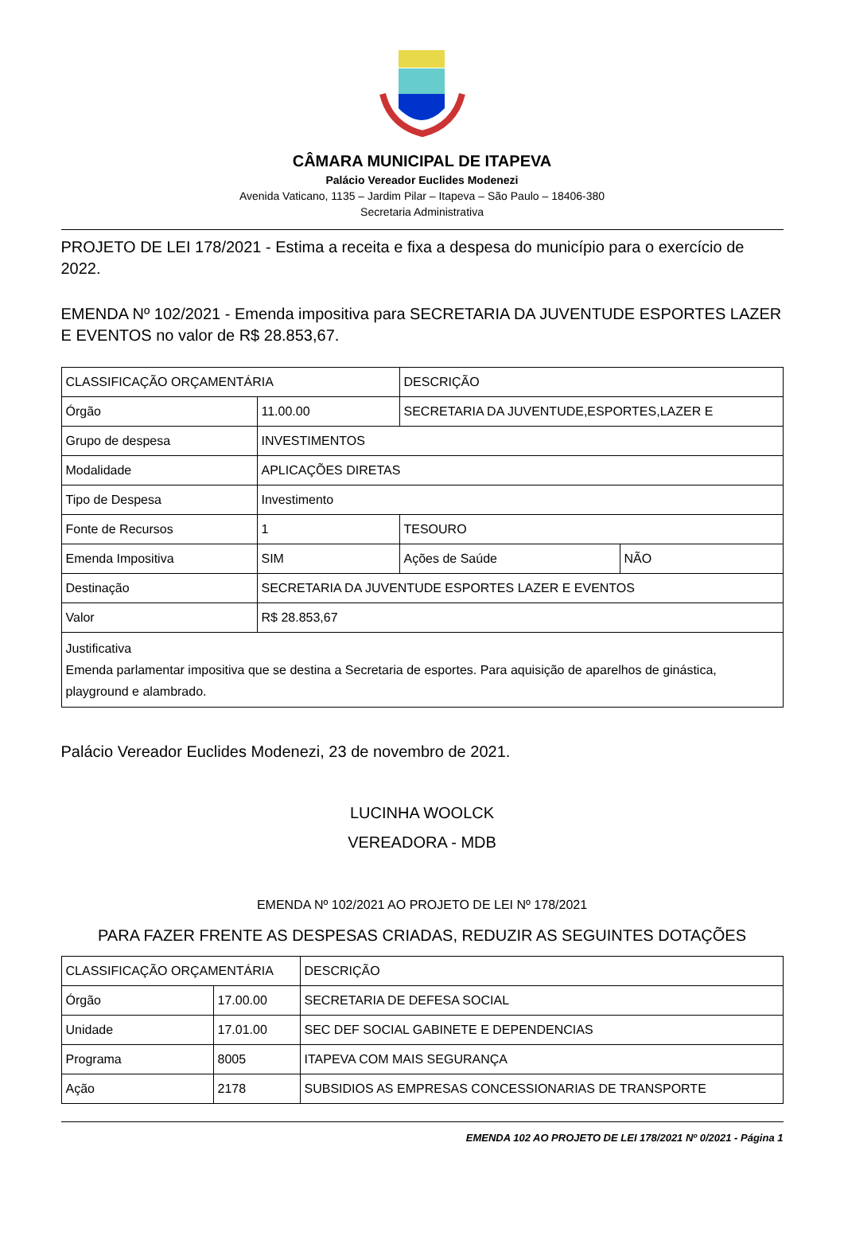CÂMARA MUNICIPAL DE ITAPEVA
Palácio Vereador Euclides Modenezi
Avenida Vaticano, 1135 – Jardim Pilar – Itapeva – São Paulo – 18406-380
Secretaria Administrativa
PROJETO DE LEI 178/2021 - Estima a receita e fixa a despesa do município para o exercício de 2022.
EMENDA Nº 102/2021 - Emenda impositiva para SECRETARIA DA JUVENTUDE ESPORTES LAZER E EVENTOS no valor de R$ 28.853,67.
| CLASSIFICAÇÃO ORÇAMENTÁRIA | | DESCRIÇÃO | |
| Órgão | 11.00.00 | SECRETARIA DA JUVENTUDE,ESPORTES,LAZER E | |
| Grupo de despesa | INVESTIMENTOS | | |
| Modalidade | APLICAÇÕES DIRETAS | | |
| Tipo de Despesa | Investimento | | |
| Fonte de Recursos | 1 | TESOURO | |
| Emenda Impositiva | SIM | Ações de Saúde | NÃO |
| Destinação | SECRETARIA DA JUVENTUDE ESPORTES LAZER E EVENTOS | | |
| Valor | R$ 28.853,67 | | |
| Justificativa Emenda parlamentar impositiva que se destina a Secretaria de esportes. Para aquisição de aparelhos de ginástica, playground e alambrado. | | | |
Palácio Vereador Euclides Modenezi, 23 de novembro de 2021.
LUCINHA WOOLCK
VEREADORA - MDB
EMENDA Nº 102/2021 AO PROJETO DE LEI Nº 178/2021
PARA FAZER FRENTE AS DESPESAS CRIADAS, REDUZIR AS SEGUINTES DOTAÇÕES
| CLASSIFICAÇÃO ORÇAMENTÁRIA | | DESCRIÇÃO |
| Órgão | 17.00.00 | SECRETARIA DE DEFESA SOCIAL |
| Unidade | 17.01.00 | SEC DEF SOCIAL GABINETE E DEPENDENCIAS |
| Programa | 8005 | ITAPEVA COM MAIS SEGURANÇA |
| Ação | 2178 | SUBSIDIOS AS EMPRESAS CONCESSIONARIAS DE TRANSPORTE |
EMENDA 102 AO PROJETO DE LEI 178/2021 Nº 0/2021 - Página 1